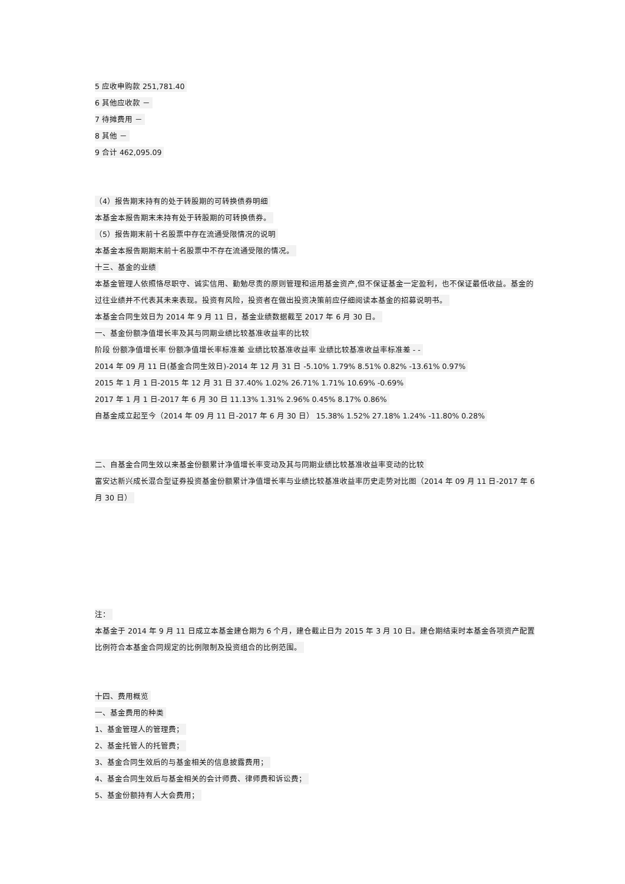5 应收申购款 251,781.40
6 其他应收款 －
7 待摊费用 －
8 其他 －
9 合计 462,095.09
（4）报告期末持有的处于转股期的可转换债券明细
本基金本报告期末未持有处于转股期的可转换债券。
（5）报告期末前十名股票中存在流通受限情况的说明
本基金本报告期期末前十名股票中不存在流通受限的情况。
十三、基金的业绩
本基金管理人依照恪尽职守、诚实信用、勤勉尽责的原则管理和运用基金资产,但不保证基金一定盈利，也不保证最低收益。基金的过往业绩并不代表其未来表现。投资有风险，投资者在做出投资决策前应仔细阅读本基金的招募说明书。
本基金合同生效日为 2014 年 9 月 11 日，基金业绩数据截至 2017 年 6 月 30 日。
一、基金份额净值增长率及其与同期业绩比较基准收益率的比较
阶段 份额净值增长率 份额净值增长率标准差 业绩比较基准收益率 业绩比较基准收益率标准差 - -
2014 年 09 月 11 日(基金合同生效日)-2014 年 12 月 31 日 -5.10% 1.79% 8.51% 0.82% -13.61% 0.97%
2015 年 1 月 1 日-2015 年 12 月 31 日 37.40% 1.02% 26.71% 1.71% 10.69% -0.69%
2017 年 1 月 1 日-2017 年 6 月 30 日 11.13% 1.31% 2.96% 0.45% 8.17% 0.86%
自基金成立起至今（2014 年 09 月 11 日-2017 年 6 月 30 日） 15.38% 1.52% 27.18% 1.24% -11.80% 0.28%
二、自基金合同生效以来基金份额累计净值增长率变动及其与同期业绩比较基准收益率变动的比较
富安达新兴成长混合型证券投资基金份额累计净值增长率与业绩比较基准收益率历史走势对比图（2014 年 09 月 11 日-2017 年 6 月 30 日）
注：
本基金于 2014 年 9 月 11 日成立本基金建仓期为 6 个月，建仓截止日为 2015 年 3 月 10 日。建仓期结束时本基金各项资产配置比例符合本基金合同规定的比例限制及投资组合的比例范围。
十四、费用概览
一、基金费用的种类
1、基金管理人的管理费；
2、基金托管人的托管费；
3、基金合同生效后的与基金相关的信息披露费用；
4、基金合同生效后与基金相关的会计师费、律师费和诉讼费；
5、基金份额持有人大会费用；